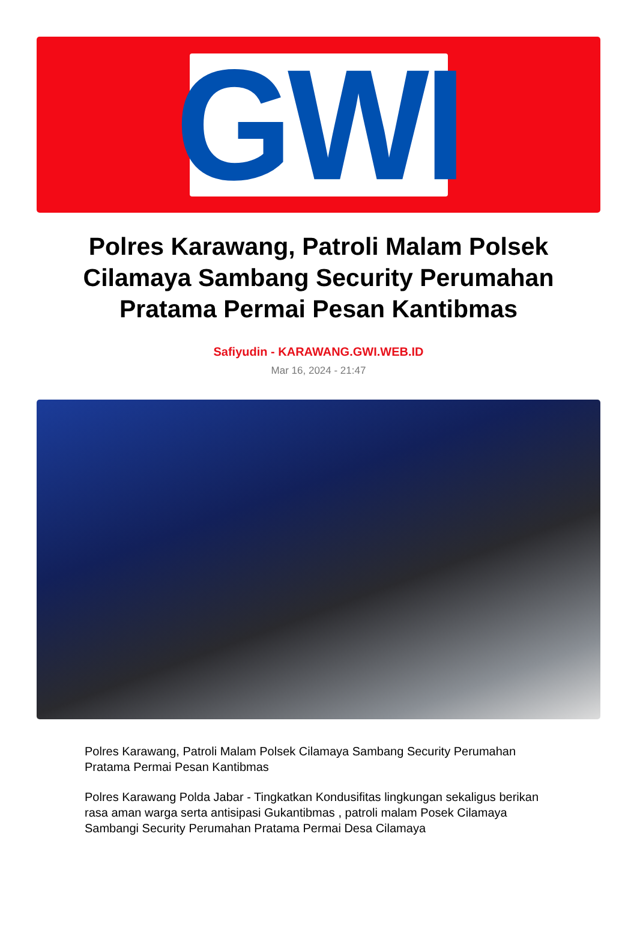GWI
Polres Karawang, Patroli Malam Polsek Cilamaya Sambang Security Perumahan Pratama Permai Pesan Kantibmas
Safiyudin - KARAWANG.GWI.WEB.ID
Mar 16, 2024 - 21:47
Polres Karawang, Patroli Malam Polsek Cilamaya Sambang Security Perumahan Pratama Permai Pesan Kantibmas
Polres Karawang Polda Jabar - Tingkatkan Kondusifitas lingkungan sekaligus berikan rasa aman warga serta antisipasi Gukantibmas , patroli malam Posek Cilamaya Sambangi Security Perumahan Pratama Permai Desa Cilamaya